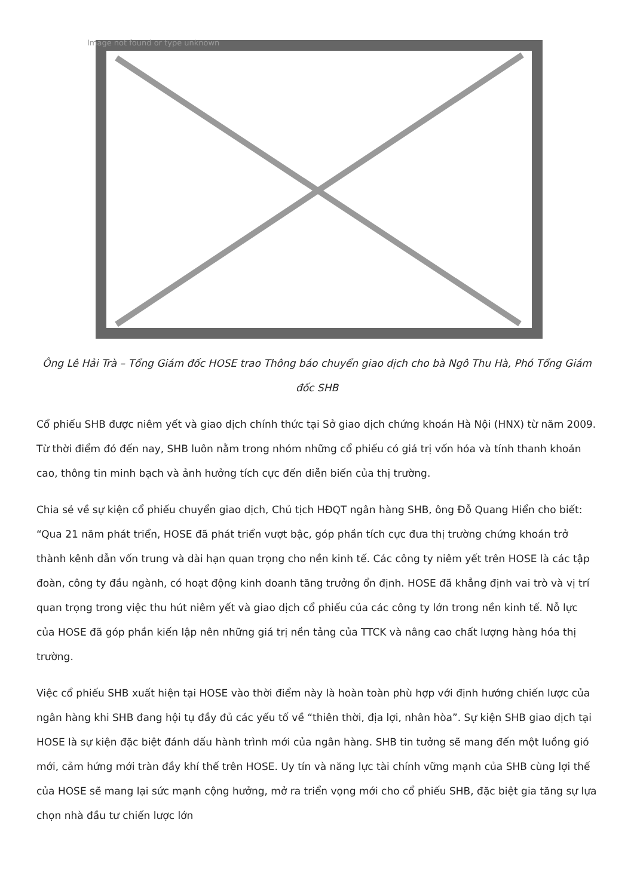Image not found or type unknown
Ông Lê Hải Trà – Tổng Giám đốc HOSE trao Thông báo chuyển giao dịch cho bà Ngô Thu Hà, Phó Tổng Giám đốc SHB
Cổ phiếu SHB được niêm yết và giao dịch chính thức tại Sở giao dịch chứng khoán Hà Nội (HNX) từ năm 2009. Từ thời điểm đó đến nay, SHB luôn nằm trong nhóm những cổ phiếu có giá trị vốn hóa và tính thanh khoản cao, thông tin minh bạch và ảnh hưởng tích cực đến diễn biến của thị trường.
Chia sẻ về sự kiện cổ phiếu chuyển giao dịch, Chủ tịch HĐQT ngân hàng SHB, ông Đỗ Quang Hiển cho biết: “Qua 21 năm phát triển, HOSE đã phát triển vượt bậc, góp phần tích cực đưa thị trường chứng khoán trở thành kênh dẫn vốn trung và dài hạn quan trọng cho nền kinh tế. Các công ty niêm yết trên HOSE là các tập đoàn, công ty đầu ngành, có hoạt động kinh doanh tăng trưởng ổn định. HOSE đã khẳng định vai trò và vị trí quan trọng trong việc thu hút niêm yết và giao dịch cổ phiếu của các công ty lớn trong nền kinh tế. Nỗ lực của HOSE đã góp phần kiến lập nên những giá trị nền tảng của TTCK và nâng cao chất lượng hàng hóa thị trường.
Việc cổ phiếu SHB xuất hiện tại HOSE vào thời điểm này là hoàn toàn phù hợp với định hướng chiến lược của ngân hàng khi SHB đang hội tụ đầy đủ các yếu tố về “thiên thời, địa lợi, nhân hòa”. Sự kiện SHB giao dịch tại HOSE là sự kiện đặc biệt đánh dấu hành trình mới của ngân hàng. SHB tin tưởng sẽ mang đến một luồng gió mới, cảm hứng mới tràn đầy khí thế trên HOSE. Uy tín và năng lực tài chính vững mạnh của SHB cùng lợi thế của HOSE sẽ mang lại sức mạnh cộng hưởng, mở ra triển vọng mới cho cổ phiếu SHB, đặc biệt gia tăng sự lựa chọn nhà đầu tư chiến lược lớn